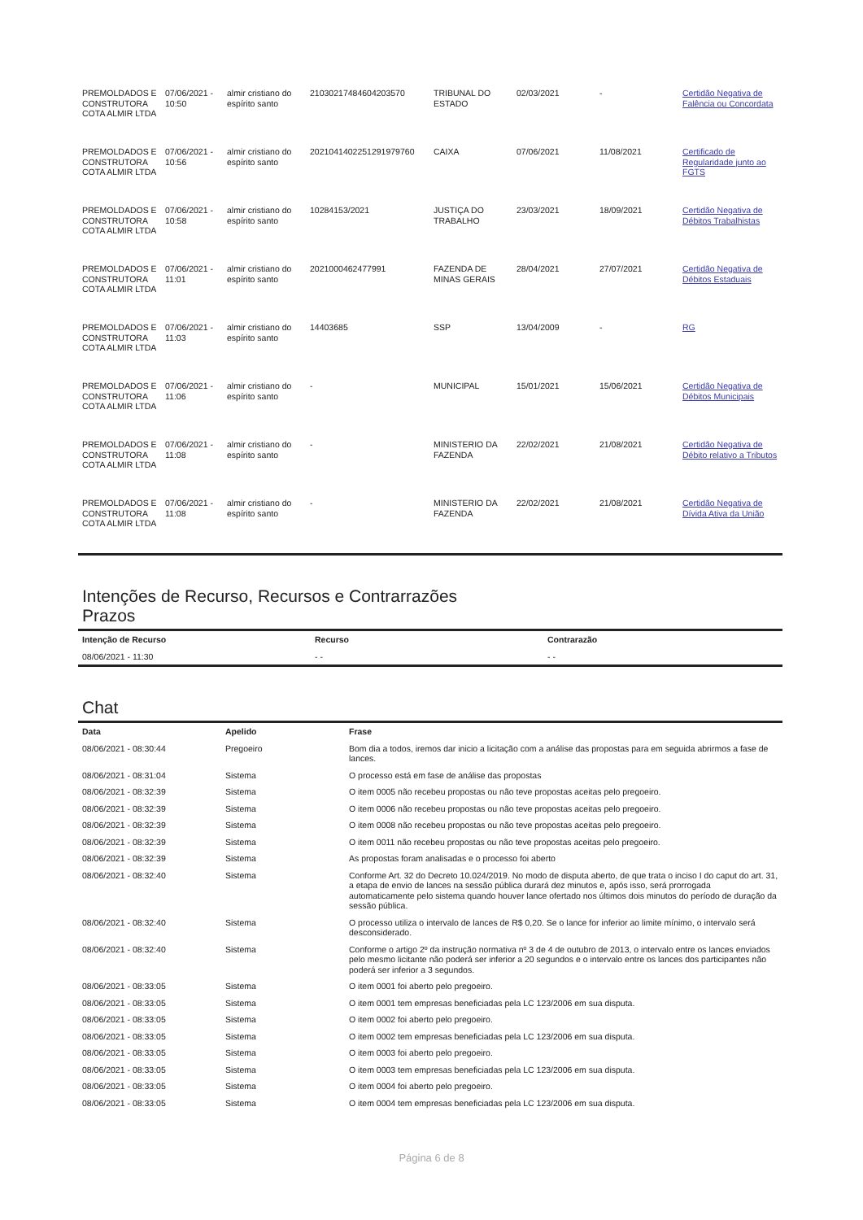| PREMOLDADOS E CONSTRUTORA COTA ALMIR LTDA | 07/06/2021 - 10:50 | almir cristiano do espírito santo | 21030217484604203570 | TRIBUNAL DO ESTADO | 02/03/2021 | - | Certidão Negativa de Falência ou Concordata |
| PREMOLDADOS E CONSTRUTORA COTA ALMIR LTDA | 07/06/2021 - 10:56 | almir cristiano do espírito santo | 2021041402251291979760 | CAIXA | 07/06/2021 | 11/08/2021 | Certificado de Regularidade junto ao FGTS |
| PREMOLDADOS E CONSTRUTORA COTA ALMIR LTDA | 07/06/2021 - 10:58 | almir cristiano do espírito santo | 10284153/2021 | JUSTIÇA DO TRABALHO | 23/03/2021 | 18/09/2021 | Certidão Negativa de Débitos Trabalhistas |
| PREMOLDADOS E CONSTRUTORA COTA ALMIR LTDA | 07/06/2021 - 11:01 | almir cristiano do espírito santo | 2021000462477991 | FAZENDA DE MINAS GERAIS | 28/04/2021 | 27/07/2021 | Certidão Negativa de Débitos Estaduais |
| PREMOLDADOS E CONSTRUTORA COTA ALMIR LTDA | 07/06/2021 - 11:03 | almir cristiano do espírito santo | 14403685 | SSP | 13/04/2009 | - | RG |
| PREMOLDADOS E CONSTRUTORA COTA ALMIR LTDA | 07/06/2021 - 11:06 | almir cristiano do espírito santo | - | MUNICIPAL | 15/01/2021 | 15/06/2021 | Certidão Negativa de Débitos Municipais |
| PREMOLDADOS E CONSTRUTORA COTA ALMIR LTDA | 07/06/2021 - 11:08 | almir cristiano do espírito santo | - | MINISTERIO DA FAZENDA | 22/02/2021 | 21/08/2021 | Certidão Negativa de Débito relativo a Tributos |
| PREMOLDADOS E CONSTRUTORA COTA ALMIR LTDA | 07/06/2021 - 11:08 | almir cristiano do espírito santo | - | MINISTERIO DA FAZENDA | 22/02/2021 | 21/08/2021 | Certidão Negativa de Dívida Ativa da União |
Intenções de Recurso, Recursos e Contrarrazões
Prazos
| Intenção de Recurso | Recurso | Contrarazão |
| --- | --- | --- |
| 08/06/2021 - 11:30 | - - | - - |
Chat
| Data | Apelido | Frase |
| --- | --- | --- |
| 08/06/2021 - 08:30:44 | Pregoeiro | Bom dia a todos, iremos dar inicio a licitação com a análise das propostas para em seguida abrirmos a fase de lances. |
| 08/06/2021 - 08:31:04 | Sistema | O processo está em fase de análise das propostas |
| 08/06/2021 - 08:32:39 | Sistema | O item 0005 não recebeu propostas ou não teve propostas aceitas pelo pregoeiro. |
| 08/06/2021 - 08:32:39 | Sistema | O item 0006 não recebeu propostas ou não teve propostas aceitas pelo pregoeiro. |
| 08/06/2021 - 08:32:39 | Sistema | O item 0008 não recebeu propostas ou não teve propostas aceitas pelo pregoeiro. |
| 08/06/2021 - 08:32:39 | Sistema | O item 0011 não recebeu propostas ou não teve propostas aceitas pelo pregoeiro. |
| 08/06/2021 - 08:32:39 | Sistema | As propostas foram analisadas e o processo foi aberto |
| 08/06/2021 - 08:32:40 | Sistema | Conforme Art. 32 do Decreto 10.024/2019. No modo de disputa aberto, de que trata o inciso I do caput do art. 31, a etapa de envio de lances na sessão pública durará dez minutos e, após isso, será prorrogada automaticamente pelo sistema quando houver lance ofertado nos últimos dois minutos do período de duração da sessão pública. |
| 08/06/2021 - 08:32:40 | Sistema | O processo utiliza o intervalo de lances de R$ 0,20. Se o lance for inferior ao limite mínimo, o intervalo será desconsiderado. |
| 08/06/2021 - 08:32:40 | Sistema | Conforme o artigo 2º da instrução normativa nº 3 de 4 de outubro de 2013, o intervalo entre os lances enviados pelo mesmo licitante não poderá ser inferior a 20 segundos e o intervalo entre os lances dos participantes não poderá ser inferior a 3 segundos. |
| 08/06/2021 - 08:33:05 | Sistema | O item 0001 foi aberto pelo pregoeiro. |
| 08/06/2021 - 08:33:05 | Sistema | O item 0001 tem empresas beneficiadas pela LC 123/2006 em sua disputa. |
| 08/06/2021 - 08:33:05 | Sistema | O item 0002 foi aberto pelo pregoeiro. |
| 08/06/2021 - 08:33:05 | Sistema | O item 0002 tem empresas beneficiadas pela LC 123/2006 em sua disputa. |
| 08/06/2021 - 08:33:05 | Sistema | O item 0003 foi aberto pelo pregoeiro. |
| 08/06/2021 - 08:33:05 | Sistema | O item 0003 tem empresas beneficiadas pela LC 123/2006 em sua disputa. |
| 08/06/2021 - 08:33:05 | Sistema | O item 0004 foi aberto pelo pregoeiro. |
| 08/06/2021 - 08:33:05 | Sistema | O item 0004 tem empresas beneficiadas pela LC 123/2006 em sua disputa. |
Página 6 de 8